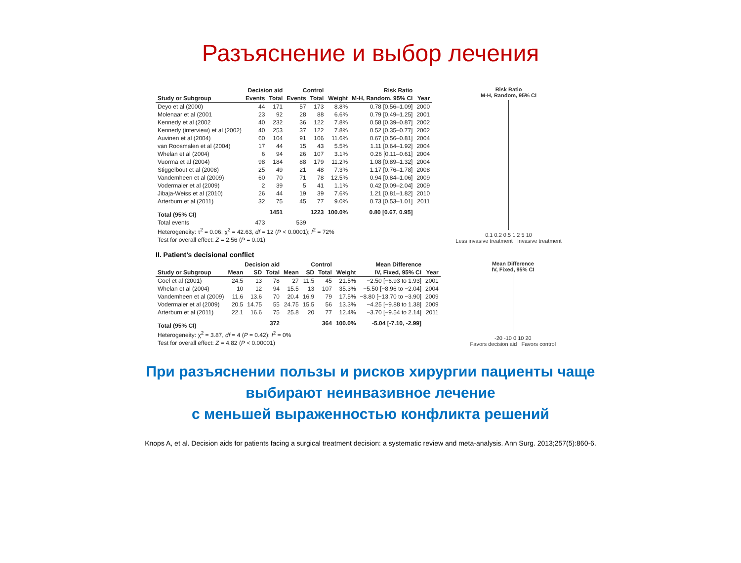Разъяснение и выбор лечения
| | Decision aid | | Control | | | Risk Ratio | |
| --- | --- | --- | --- | --- | --- | --- | --- |
| Study or Subgroup | Events | Total | Events | Total | Weight | M-H, Random, 95% CI | Year |
| Deyo et al (2000) | 44 | 171 | 57 | 173 | 8.8% | 0.78 [0.56–1.09] | 2000 |
| Molenaar et al (2001 | 23 | 92 | 28 | 88 | 6.6% | 0.79 [0.49–1.25] | 2001 |
| Kennedy et al (2002 | 40 | 232 | 36 | 122 | 7.8% | 0.58 [0.39–0.87] | 2002 |
| Kennedy (interview) et al (2002) | 40 | 253 | 37 | 122 | 7.8% | 0.52 [0.35–0.77] | 2002 |
| Auvinen et al (2004) | 60 | 104 | 91 | 106 | 11.6% | 0.67 [0.56–0.81] | 2004 |
| van Roosmalen et al (2004) | 17 | 44 | 15 | 43 | 5.5% | 1.11 [0.64–1.92] | 2004 |
| Whelan et al (2004) | 6 | 94 | 26 | 107 | 3.1% | 0.26 [0.11–0.61] | 2004 |
| Vuorma et al (2004) | 98 | 184 | 88 | 179 | 11.2% | 1.08 [0.89–1.32] | 2004 |
| Stiggelbout et al (2008) | 25 | 49 | 21 | 48 | 7.3% | 1.17 [0.76–1.78] | 2008 |
| Vandemheen et al (2009) | 60 | 70 | 71 | 78 | 12.5% | 0.94 [0.84–1.06] | 2009 |
| Vodermaier et al (2009) | 2 | 39 | 5 | 41 | 1.1% | 0.42 [0.09–2.04] | 2009 |
| Jibaja-Weiss et al (2010) | 26 | 44 | 19 | 39 | 7.6% | 1.21 [0.81–1.82] | 2010 |
| Arterburn et al (2011) | 32 | 75 | 45 | 77 | 9.0% | 0.73 [0.53–1.01] | 2011 |
| Total (95% CI) | | 1451 | | 1223 | 100.0% | 0.80 [0.67, 0.95] | |
| Total events | 473 | | 539 | | | | |
| Heterogeneity: τ<sup>2</sup> = 0.06; χ<sup>2</sup> = 42.63, df = 12 ( P < 0.0001); I<sup>2</sup> = 72% | | | | | | | |
| Test for overall effect: Z = 2.56 ( P = 0.01) | | | | | | | |
Risk Ratio
M-H, Random, 95% CI
0.1 0.2 0.5 1 2 5 10
Less invasive treatment Invasive treatment
II. Patient’s decisional conflict
| | Decision aid | | | Control | | | | Mean Difference | |
| --- | --- | --- | --- | --- | --- | --- | --- | --- | --- |
| Study or Subgroup | Mean | SD | Total | Mean | SD | Total | Weight | IV, Fixed, 95% CI | Year |
| Goel et al (2001) | 24.5 | 13 | 78 | 27 | 11.5 | 45 | 21.5% | −2.50 [−6.93 to 1.93] | 2001 |
| Whelan et al (2004) | 10 | 12 | 94 | 15.5 | 13 | 107 | 35.3% | −5.50 [−8.96 to −2.04] | 2004 |
| Vandemheen et al (2009) | 11.6 | 13.6 | 70 | 20.4 | 16.9 | 79 | 17.5% | −8.80 [−13.70 to −3.90] | 2009 |
| Vodermaier et al (2009) | 20.5 | 14.75 | 55 | 24.75 | 15.5 | 56 | 13.3% | −4.25 [−9.88 to 1.38] | 2009 |
| Arterburn et al (2011) | 22.1 | 16.6 | 75 | 25.8 | 20 | 77 | 12.4% | −3.70 [−9.54 to 2.14] | 2011 |
| Total (95% CI) | | | 372 | | | 364 | 100.0% | -5.04 [-7.10, -2.99] | |
| Heterogeneity: χ<sup>2</sup> = 3.87, df = 4 ( P = 0.42); I<sup>2</sup> = 0% | | | | | | | | | |
| Test for overall effect: Z = 4.82 ( P < 0.00001) | | | | | | | | | |
Mean Difference
IV, Fixed, 95% CI
-20 -10 0 10 20
Favors decision aid Favors control
При разъяснении пользы и рисков хирургии пациенты чаще
выбирают неинвазивное лечение
с меньшей выраженностью конфликта решений
Knops A, et al. Decision aids for patients facing a surgical treatment decision: a systematic review and meta-analysis. Ann Surg. 2013;257(5):860-6.